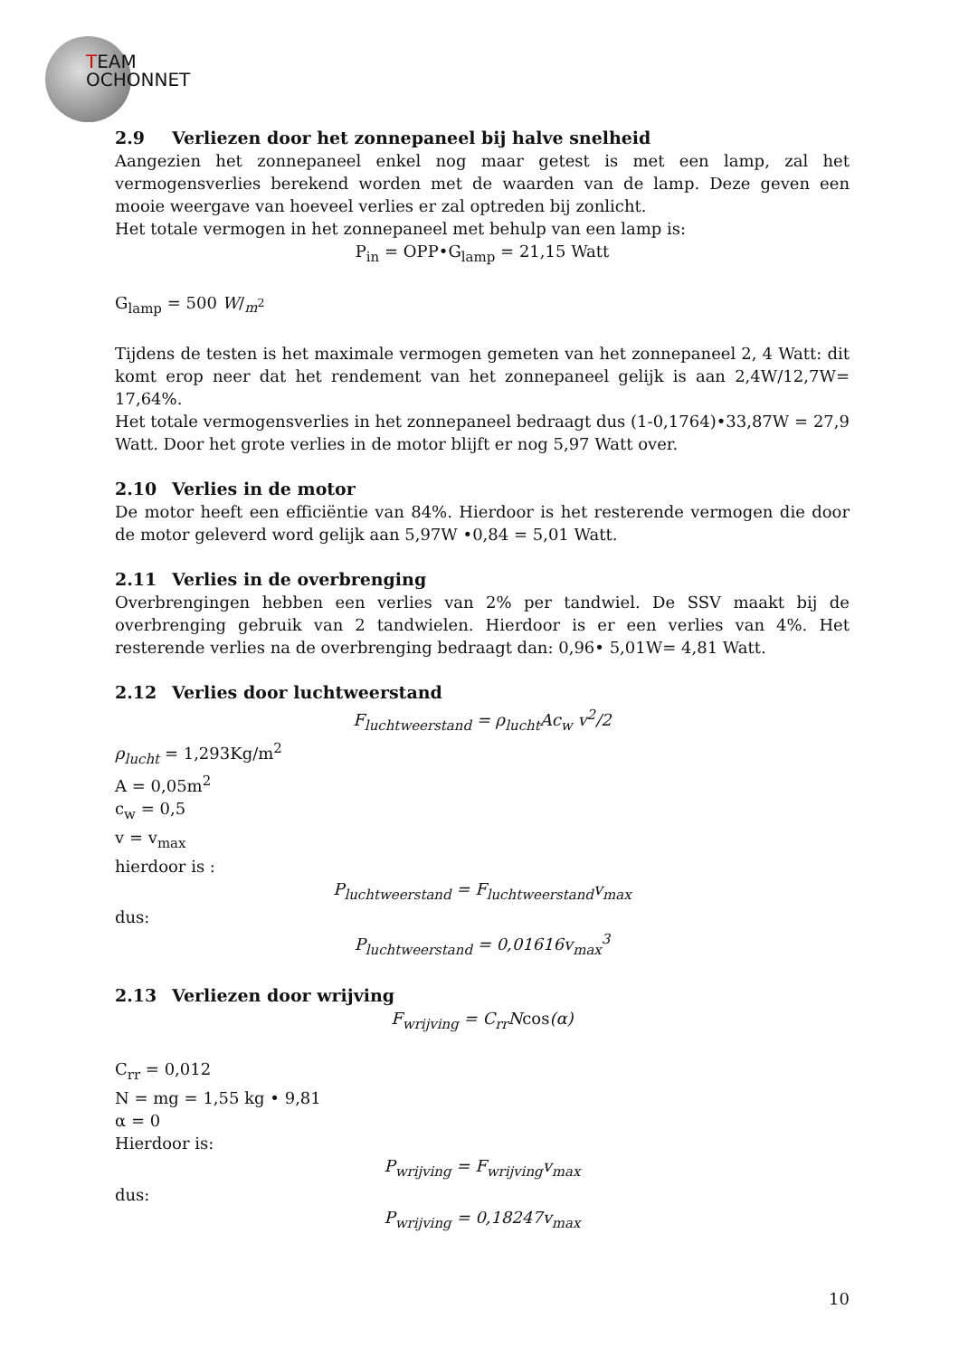TEAM
OCHONNET
2.9 Verliezen door het zonnepaneel bij halve snelheid
Aangezien het zonnepaneel enkel nog maar getest is met een lamp, zal het vermogensverlies berekend worden met de waarden van de lamp. Deze geven een mooie weergave van hoeveel verlies er zal optreden bij zonlicht.
Het totale vermogen in het zonnepaneel met behulp van een lamp is:
P<sub>in</sub> = OPP•G<sub>lamp</sub> = 21,15 Watt
G<sub>lamp</sub> = 500 W/<sub>m<sup>2</sup></sub>
Tijdens de testen is het maximale vermogen gemeten van het zonnepaneel 2, 4 Watt: dit komt erop neer dat het rendement van het zonnepaneel gelijk is aan 2,4W/12,7W= 17,64%.
Het totale vermogensverlies in het zonnepaneel bedraagt dus (1-0,1764)•33,87W = 27,9 Watt. Door het grote verlies in de motor blijft er nog 5,97 Watt over.
2.10 Verlies in de motor
De motor heeft een efficiëntie van 84%. Hierdoor is het resterende vermogen die door de motor geleverd word gelijk aan 5,97W •0,84 = 5,01 Watt.
2.11 Verlies in de overbrenging
Overbrengingen hebben een verlies van 2% per tandwiel. De SSV maakt bij de overbrenging gebruik van 2 tandwielen. Hierdoor is er een verlies van 4%. Het resterende verlies na de overbrenging bedraagt dan: 0,96• 5,01W= 4,81 Watt.
2.12 Verlies door luchtweerstand
F<sub>luchtweerstand</sub> = ρ<sub>lucht</sub>Ac<sub>w</sub> v<sup>2</sup>/2
ρ<sub>lucht</sub> = 1,293Kg/m<sup>2</sup>
A = 0,05m<sup>2</sup>
c<sub>w</sub> = 0,5
v = v<sub>max</sub>
hierdoor is :
P<sub>luchtweerstand</sub> = F<sub>luchtweerstand</sub>v<sub>max</sub>
dus:
P<sub>luchtweerstand</sub> = 0,01616v<sub>max</sub><sup>3</sup>
2.13 Verliezen door wrijving
F<sub>wrijving</sub> = C<sub>rr</sub>Ncos(α)
C<sub>rr</sub> = 0,012
N = mg = 1,55 kg • 9,81
α = 0
Hierdoor is:
P<sub>wrijving</sub> = F<sub>wrijving</sub>v<sub>max</sub>
dus:
P<sub>wrijving</sub> = 0,18247v<sub>max</sub>
10